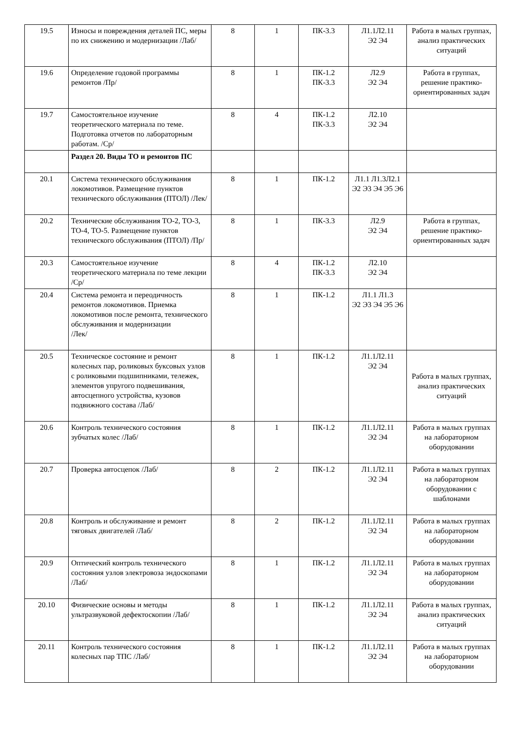| 19.5 | Износы и повреждения деталей ПС, меры по их снижению и модернизации /Лаб/ | 8 | 1 | ПК-3.3 | Л1.1Л2.11 Э2 Э4 | Работа в малых группах, анализ практических ситуаций |
| 19.6 | Определение годовой программы ремонтов /Пр/ | 8 | 1 | ПК-1.2 ПК-3.3 | Л2.9 Э2 Э4 | Работа в группах, решение практико-ориентированных задач |
| 19.7 | Самостоятельное изучение теоретического материала по теме. Подготовка отчетов по лабораторным работам. /Ср/ | 8 | 4 | ПК-1.2 ПК-3.3 | Л2.10 Э2 Э4 | |
| | Раздел 20. Виды ТО и ремонтов ПС | | | | | |
| 20.1 | Система технического обслуживания локомотивов. Размещение пунктов технического обслуживания (ПТОЛ) /Лек/ | 8 | 1 | ПК-1.2 | Л1.1 Л1.3Л2.1 Э2 Э3 Э4 Э5 Э6 | |
| 20.2 | Технические обслуживания ТО-2, ТО-3, ТО-4, ТО-5. Размещение пунктов технического обслуживания (ПТОЛ) /Пр/ | 8 | 1 | ПК-3.3 | Л2.9 Э2 Э4 | Работа в группах, решение практико-ориентированных задач |
| 20.3 | Самостоятельное изучение теоретического материала по теме лекции /Ср/ | 8 | 4 | ПК-1.2 ПК-3.3 | Л2.10 Э2 Э4 | |
| 20.4 | Система ремонта и переодичность ремонтов локомотивов. Приемка локомотивов после ремонта, технического обслуживания и модернизации /Лек/ | 8 | 1 | ПК-1.2 | Л1.1 Л1.3 Э2 Э3 Э4 Э5 Э6 | |
| 20.5 | Техническое состояние и ремонт колесных пар, роликовых буксовых узлов с роликовыми подшипниками, тележек, элементов упругого подвешивания, автосцепного устройства, кузовов подвижного состава /Лаб/ | 8 | 1 | ПК-1.2 | Л1.1Л2.11 Э2 Э4 | Работа в малых группах, анализ практических ситуаций |
| 20.6 | Контроль технического состояния зубчатых колес /Лаб/ | 8 | 1 | ПК-1.2 | Л1.1Л2.11 Э2 Э4 | Работа в малых группах на лабораторном оборудовании |
| 20.7 | Проверка автосцепок /Лаб/ | 8 | 2 | ПК-1.2 | Л1.1Л2.11 Э2 Э4 | Работа в малых группах на лабораторном оборудовании с шаблонами |
| 20.8 | Контроль и обслуживание и ремонт тяговых двигателей /Лаб/ | 8 | 2 | ПК-1.2 | Л1.1Л2.11 Э2 Э4 | Работа в малых группах на лабораторном оборудовании |
| 20.9 | Оптический контроль технического состояния узлов электровоза эндоскопами /Лаб/ | 8 | 1 | ПК-1.2 | Л1.1Л2.11 Э2 Э4 | Работа в малых группах на лабораторном оборудовании |
| 20.10 | Физические основы и методы ультразвуковой дефектоскопии /Лаб/ | 8 | 1 | ПК-1.2 | Л1.1Л2.11 Э2 Э4 | Работа в малых группах, анализ практических ситуаций |
| 20.11 | Контроль технического состояния колесных пар ТПС /Лаб/ | 8 | 1 | ПК-1.2 | Л1.1Л2.11 Э2 Э4 | Работа в малых группах на лабораторном оборудовании |